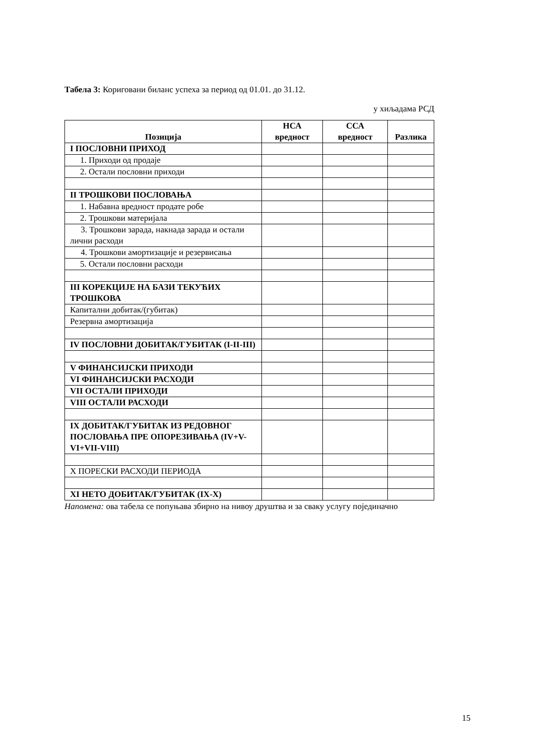Табела 3: Кориговани биланс успеха за период од 01.01. до 31.12.
у хиљадама РСД
| Позиција | НСА вредност | ССА вредност | Разлика |
| --- | --- | --- | --- |
| I ПОСЛОВНИ ПРИХОД | | | |
| 1. Приходи од продаје | | | |
| 2. Остали пословни приходи | | | |
| II ТРОШКОВИ ПОСЛОВАЊА | | | |
| 1. Набавна вредност продате робе | | | |
| 2. Трошкови материјала | | | |
| 3. Трошкови зарада, накнада зарада и остали лични расходи | | | |
| 4. Трошкови амортизације и резервисања | | | |
| 5. Остали пословни расходи | | | |
| III КОРЕКЦИЈЕ НА БАЗИ ТЕКУЋИХ ТРОШКОВА | | | |
| Капитални добитак/(губитак) | | | |
| Резервна амортизација | | | |
| IV ПОСЛОВНИ ДОБИТАК/ГУБИТАК (I-II-III) | | | |
| V ФИНАНСИЈСКИ ПРИХОДИ | | | |
| VI ФИНАНСИЈСКИ РАСХОДИ | | | |
| VII ОСТАЛИ ПРИХОДИ | | | |
| VIII ОСТАЛИ РАСХОДИ | | | |
| IX ДОБИТАК/ГУБИТАК ИЗ РЕДОВНОГ ПОСЛОВАЊА ПРЕ ОПОРЕЗИВАЊА (IV+V-VI+VII-VIII) | | | |
| X ПОРЕСКИ РАСХОДИ ПЕРИОДА | | | |
| XI НЕТО ДОБИТАК/ГУБИТАК (IX-X) | | | |
Напомена: ова табела се попуњава збирно на нивоу друштва и за сваку услугу појединачно
15